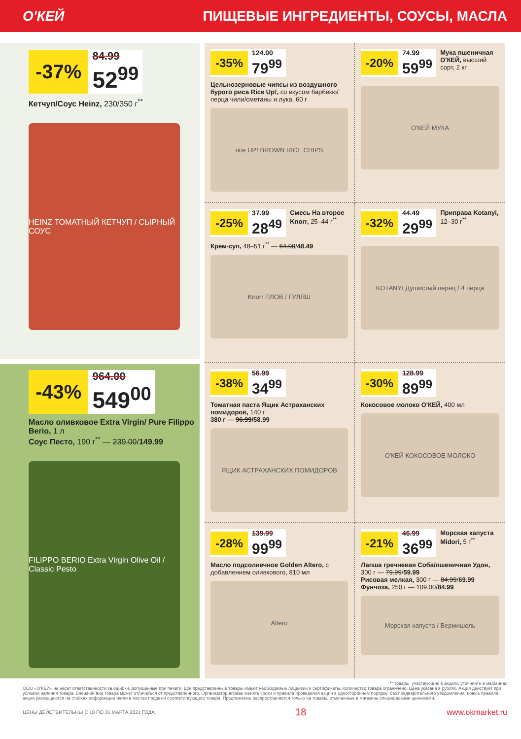О'КЕЙ ПИЩЕВЫЕ ИНГРЕДИЕНТЫ, СОУСЫ, МАСЛА
-37%
84.99
52<sup>99</sup>
Кетчуп/Соус Heinz, 230/350 г<sup>**</sup>
HEINZ ТОМАТНЫЙ КЕТЧУП / СЫРНЫЙ СОУС
-43%
964.00
549<sup>00</sup>
Масло оливковое Extra Virgin/ Pure Filippo Berio, 1 л
Соус Песто, 190 г<sup>**</sup> — 239.00/149.99
FILIPPO BERIO Extra Virgin Olive Oil / Classic Pesto
-35%
124.00
79<sup>99</sup>
Цельнозерновые чипсы из воздушного бурого риса Rice Up!, со вкусом барбекю/перца чили/сметаны и лука, 60 г
rice UP! BROWN RICE CHIPS
-20%
74.99
59<sup>99</sup>
Мука пшеничная О'КЕЙ, высший сорт, 2 кг
О'КЕЙ МУКА
-25%
37.99
28<sup>49</sup>
Смесь На второе Knorr, 25–44 г<sup>**</sup>
Крем-суп, 48–51 г<sup>**</sup> — 64.99/48.49
Knorr ПЛОВ / ГУЛЯШ
-32%
44.49
29<sup>99</sup>
Приправа Kotanyi, 12–30 г<sup>**</sup>
KOTANYI Душистый перец / 4 перца
-38%
56.99
34<sup>99</sup>
Томатная паста Ящик Астраханских помидоров, 140 г
380 г — 96.99/58.99
ЯЩИК АСТРАХАНСКИХ ПОМИДОРОВ
-30%
128.99
89<sup>99</sup>
Кокосовое молоко О'КЕЙ, 400 мл
О'КЕЙ КОКОСОВОЕ МОЛОКО
-28%
139.99
99<sup>99</sup>
Масло подсолнечное Golden Altero, с добавлением оливкового, 810 мл
Altero
-21%
46.99
36<sup>99</sup>
Морская капуста Midori, 5 г<sup>**</sup>
Лапша гречневая Соба/пшеничная Удон, 300 г — 79.99/59.99
Рисовая мелкая, 300 г — 84.99/69.99
Фунчоза, 250 г — 109.00/84.99
Морская капуста / Вермишель
** товары, участвующие в акциях, уточняйте в магазинах
ООО «О'КЕЙ» не несет ответственности за ошибки, допущенные при печати. Все представленные товары имеют необходимые лицензии и сертификаты. Количество товара ограничено. Цена указана в рублях. Акция действует при условии наличия товара. Внешний вид товара может отличаться от представленного. Организатор вправе менять сроки и правила проведения акции в одностороннем порядке, без предварительного уведомления; новые правила акции размещаются на стойках информации и/или в местах продажи соответствующего товара. Предложение распространяется только на товары, отмеченные в магазине специальными ценниками.
ЦЕНЫ ДЕЙСТВИТЕЛЬНЫ С 18 ПО 31 МАРТА 2021 ГОДА 18 www.okmarket.ru